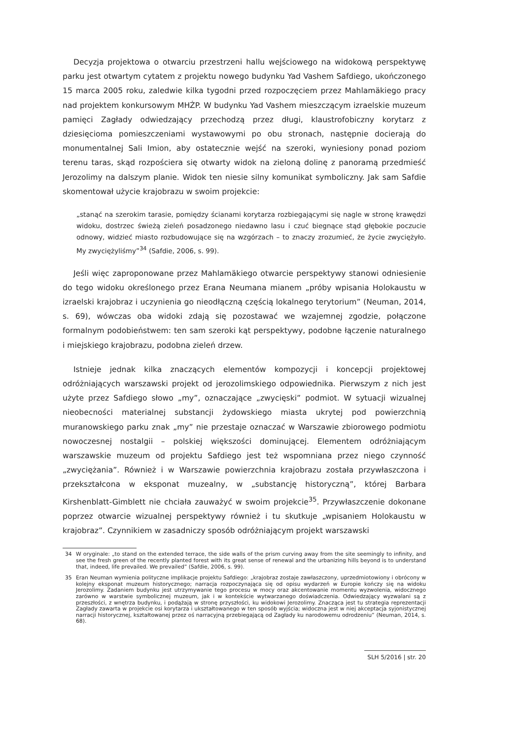Decyzja projektowa o otwarciu przestrzeni hallu wejściowego na widokową perspektywę parku jest otwartym cytatem z projektu nowego budynku Yad Vashem Safdiego, ukończonego 15 marca 2005 roku, zaledwie kilka tygodni przed rozpoczęciem przez Mahlamäkiego pracy nad projektem konkursowym MHŻP. W budynku Yad Vashem mieszczącym izraelskie muzeum pamięci Zagłady odwiedzający przechodzą przez długi, klaustrofobiczny korytarz z dziesięcioma pomieszczeniami wystawowymi po obu stronach, następnie docierają do monumentalnej Sali Imion, aby ostatecznie wejść na szeroki, wyniesiony ponad poziom terenu taras, skąd rozpościera się otwarty widok na zieloną dolinę z panoramą przedmieść Jerozolimy na dalszym planie. Widok ten niesie silny komunikat symboliczny. Jak sam Safdie skomentował użycie krajobrazu w swoim projekcie:
„stanąć na szerokim tarasie, pomiędzy ścianami korytarza rozbiegającymi się nagle w stronę krawędzi widoku, dostrzec świeżą zieleń posadzonego niedawno lasu i czuć biegnące stąd głębokie poczucie odnowy, widzieć miasto rozbudowujące się na wzgórzach – to znaczy zrozumieć, że życie zwyciężyło. My zwyciężyliśmy”<sup>34</sup> (Safdie, 2006, s. 99).
Jeśli więc zaproponowane przez Mahlamäkiego otwarcie perspektywy stanowi odniesienie do tego widoku określonego przez Erana Neumana mianem „próby wpisania Holokaustu w izraelski krajobraz i uczynienia go nieodłączną częścią lokalnego terytorium” (Neuman, 2014, s. 69), wówczas oba widoki zdają się pozostawać we wzajemnej zgodzie, połączone formalnym podobieństwem: ten sam szeroki kąt perspektywy, podobne łączenie naturalnego i miejskiego krajobrazu, podobna zieleń drzew.
Istnieje jednak kilka znaczących elementów kompozycji i koncepcji projektowej odróżniających warszawski projekt od jerozolimskiego odpowiednika. Pierwszym z nich jest użyte przez Safdiego słowo „my”, oznaczające „zwycięski” podmiot. W sytuacji wizualnej nieobecności materialnej substancji żydowskiego miasta ukrytej pod powierzchnią muranowskiego parku znak „my” nie przestaje oznaczać w Warszawie zbiorowego podmiotu nowoczesnej nostalgii – polskiej większości dominującej. Elementem odróżniającym warszawskie muzeum od projektu Safdiego jest też wspomniana przez niego czynność „zwyciężania”. Również i w Warszawie powierzchnia krajobrazu została przywłaszczona i przekształcona w eksponat muzealny, w „substancję historyczną”, której Barbara Kirshenblatt-Gimblett nie chciała zauważyć w swoim projekcie<sup>35</sup>. Przywłaszczenie dokonane poprzez otwarcie wizualnej perspektywy również i tu skutkuje „wpisaniem Holokaustu w krajobraz”. Czynnikiem w zasadniczy sposób odróżniającym projekt warszawski
34 W oryginale: „to stand on the extended terrace, the side walls of the prism curving away from the site seemingly to infinity, and see the fresh green of the recently planted forest with its great sense of renewal and the urbanizing hills beyond is to understand that, indeed, life prevailed. We prevailed” (Safdie, 2006, s. 99).
35 Eran Neuman wymienia polityczne implikacje projektu Safdiego: „krajobraz zostaje zawłaszczony, uprzedmiotowiony i obrócony w kolejny eksponat muzeum historycznego; narracja rozpoczynająca się od opisu wydarzeń w Europie kończy się na widoku Jerozolimy. Zadaniem budynku jest utrzymywanie tego procesu w mocy oraz akcentowanie momentu wyzwolenia, widocznego zarówno w warstwie symbolicznej muzeum, jak i w kontekście wytwarzanego doświadczenia. Odwiedzający wyzwalani są z przeszłości, z wnętrza budynku, i podążają w stronę przyszłości, ku widokowi Jerozolimy. Znacząca jest tu strategia reprezentacji Zagłady zawarta w projekcie osi korytarza i ukształtowanego w ten sposób wyjścia; widoczna jest w niej akceptacja syjonistycznej narracji historycznej, kształtowanej przez oś narracyjną przebiegającą od Zagłady ku narodowemu odrodzeniu” (Neuman, 2014, s. 68).
SLH 5/2016 | str. 20